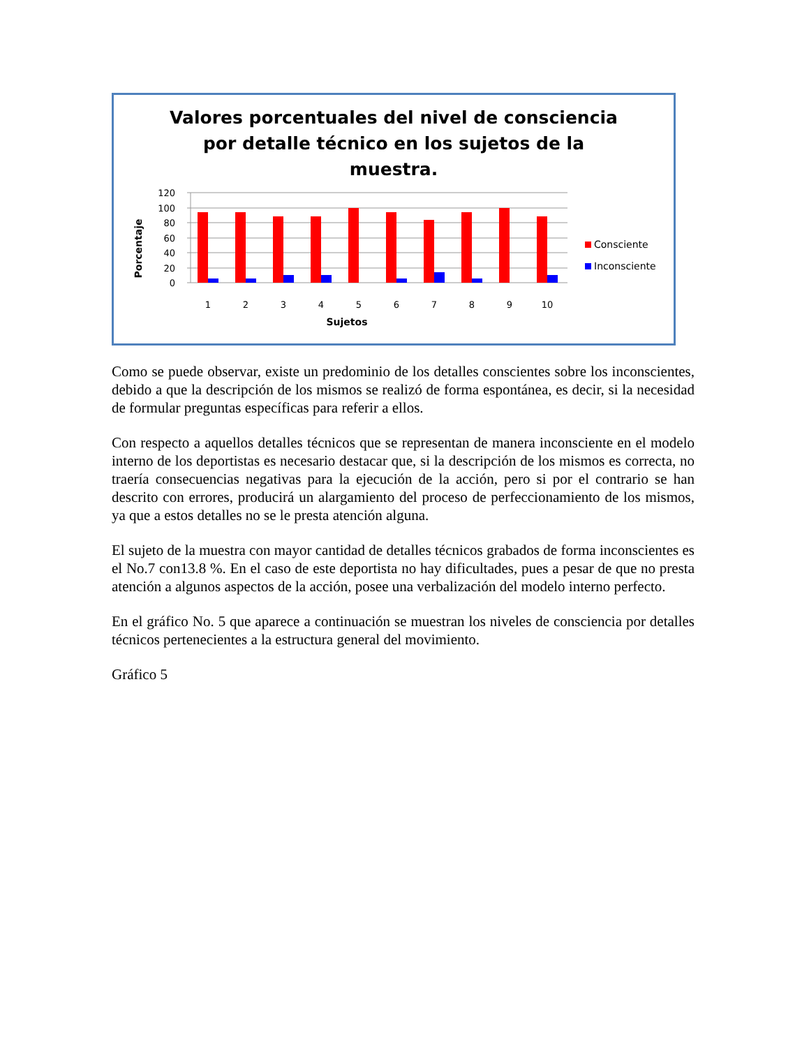Valores porcentuales del nivel de consciencia
por detalle técnico en los sujetos de la
muestra.
120
100
80
60
40
20
0
Porcentaje
1
2
3
4
5
6
7
8
9
10
Sujetos
Consciente
Inconsciente
Como se puede observar, existe un predominio de los detalles conscientes sobre los inconscientes, debido a que la descripción de los mismos se realizó de forma espontánea, es decir, si la necesidad de formular preguntas específicas para referir a ellos.
Con respecto a aquellos detalles técnicos que se representan de manera inconsciente en el modelo interno de los deportistas es necesario destacar que, si la descripción de los mismos es correcta, no traería consecuencias negativas para la ejecución de la acción, pero si por el contrario se han descrito con errores, producirá un alargamiento del proceso de perfeccionamiento de los mismos, ya que a estos detalles no se le presta atención alguna.
El sujeto de la muestra con mayor cantidad de detalles técnicos grabados de forma inconscientes es el No.7 con13.8 %. En el caso de este deportista no hay dificultades, pues a pesar de que no presta atención a algunos aspectos de la acción, posee una verbalización del modelo interno perfecto.
En el gráfico No. 5 que aparece a continuación se muestran los niveles de consciencia por detalles técnicos pertenecientes a la estructura general del movimiento.
Gráfico 5